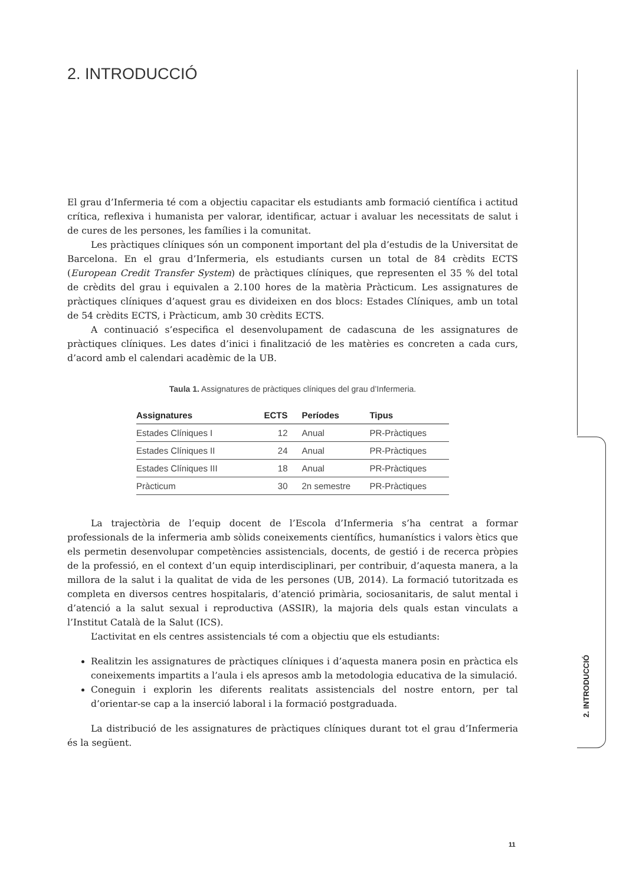2. INTRODUCCIÓ
El grau d’Infermeria té com a objectiu capacitar els estudiants amb formació científica i actitud crítica, reflexiva i humanista per valorar, identificar, actuar i avaluar les necessitats de salut i de cures de les persones, les famílies i la comunitat.
Les pràctiques clíniques són un component important del pla d’estudis de la Universitat de Barcelona. En el grau d’Infermeria, els estudiants cursen un total de 84 crèdits ECTS (European Credit Transfer System) de pràctiques clíniques, que representen el 35 % del total de crèdits del grau i equivalen a 2.100 hores de la matèria Pràcticum. Les assignatures de pràctiques clíniques d’aquest grau es divideixen en dos blocs: Estades Clíniques, amb un total de 54 crèdits ECTS, i Pràcticum, amb 30 crèdits ECTS.
A continuació s’especifica el desenvolupament de cadascuna de les assignatures de pràctiques clíniques. Les dates d’inici i finalització de les matèries es concreten a cada curs, d’acord amb el calendari acadèmic de la UB.
Taula 1. Assignatures de pràctiques clíniques del grau d’Infermeria.
| Assignatures | ECTS | Períodes | Tipus |
| --- | --- | --- | --- |
| Estades Clíniques I | 12 | Anual | PR-Pràctiques |
| Estades Clíniques II | 24 | Anual | PR-Pràctiques |
| Estades Clíniques III | 18 | Anual | PR-Pràctiques |
| Pràcticum | 30 | 2n semestre | PR-Pràctiques |
La trajectòria de l’equip docent de l’Escola d’Infermeria s’ha centrat a formar professionals de la infermeria amb sòlids coneixements científics, humanístics i valors ètics que els permetin desenvolupar competències assistencials, docents, de gestió i de recerca pròpies de la professió, en el context d’un equip interdisciplinari, per contribuir, d’aquesta manera, a la millora de la salut i la qualitat de vida de les persones (UB, 2014). La formació tutoritzada es completa en diversos centres hospitalaris, d’atenció primària, sociosanitaris, de salut mental i d’atenció a la salut sexual i reproductiva (ASSIR), la majoria dels quals estan vinculats a l’Institut Català de la Salut (ICS).
L’activitat en els centres assistencials té com a objectiu que els estudiants:
Realitzin les assignatures de pràctiques clíniques i d’aquesta manera posin en pràctica els coneixements impartits a l’aula i els apresos amb la metodologia educativa de la simulació.
Coneguin i explorin les diferents realitats assistencials del nostre entorn, per tal d’orientar-se cap a la inserció laboral i la formació postgraduada.
La distribució de les assignatures de pràctiques clíniques durant tot el grau d’Infermeria és la següent.
2. INTRODUCCIÓ
11